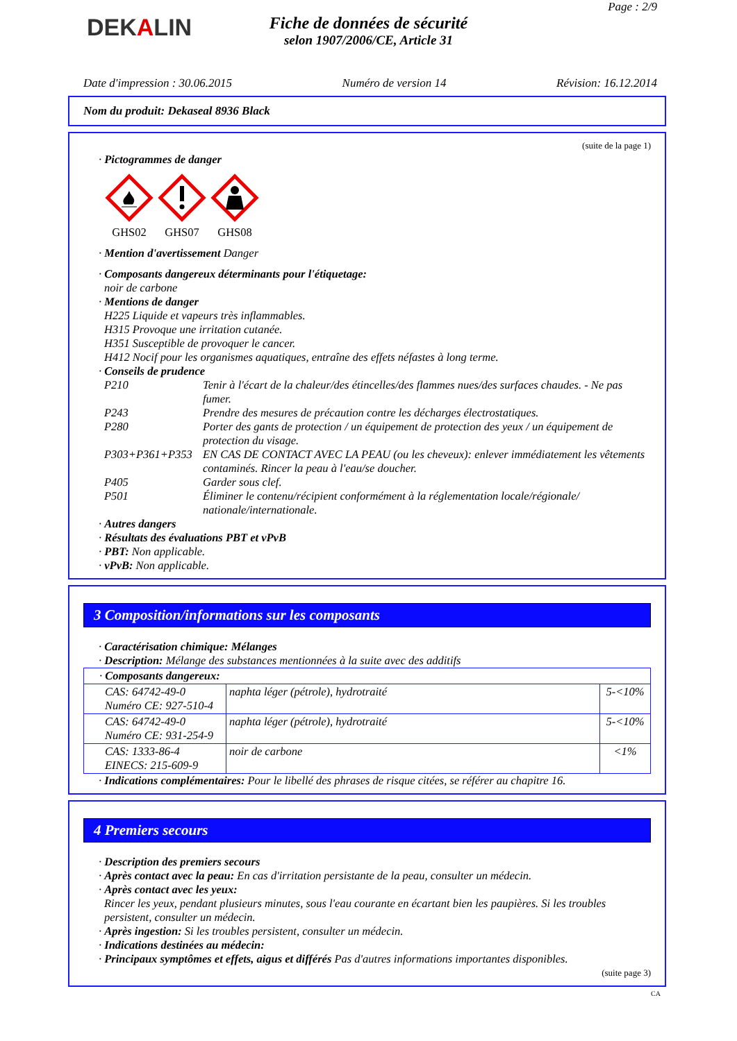DEKALIN
Fiche de données de sécurité
selon 1907/2006/CE, Article 31
Page : 2/9
Date d'impression : 30.06.2015 Numéro de version 14 Révision: 16.12.2014
Nom du produit: Dekaseal 8936 Black
(suite de la page 1)
· Pictogrammes de danger
GHS02
GHS07
GHS08
· Mention d'avertissement Danger
· Composants dangereux déterminants pour l'étiquetage:
noir de carbone
· Mentions de danger
H225 Liquide et vapeurs très inflammables.
H315 Provoque une irritation cutanée.
H351 Susceptible de provoquer le cancer.
H412 Nocif pour les organismes aquatiques, entraîne des effets néfastes à long terme.
· Conseils de prudence
P210 Tenir à l'écart de la chaleur/des étincelles/des flammes nues/des surfaces chaudes. - Ne pas fumer. P243 Prendre des mesures de précaution contre les décharges électrostatiques. P280 Porter des gants de protection / un équipement de protection des yeux / un équipement de protection du visage. P303+P361+P353 EN CAS DE CONTACT AVEC LA PEAU (ou les cheveux): enlever immédiatement les vêtements contaminés. Rincer la peau à l'eau/se doucher. P405 Garder sous clef. P501 Éliminer le contenu/récipient conformément à la réglementation locale/régionale/ nationale/internationale.
· Autres dangers
· Résultats des évaluations PBT et vPvB
· PBT: Non applicable.
· vPvB: Non applicable.
3 Composition/informations sur les composants
· Caractérisation chimique: Mélanges
· Description: Mélange des substances mentionnées à la suite avec des additifs
| · Composants dangereux: | | |
| CAS: 64742-49-0 Numéro CE: 927-510-4 | naphta léger (pétrole), hydrotraité | 5-<10% |
| CAS: 64742-49-0 Numéro CE: 931-254-9 | naphta léger (pétrole), hydrotraité | 5-<10% |
| CAS: 1333-86-4 EINECS: 215-609-9 | noir de carbone | <1% |
· Indications complémentaires: Pour le libellé des phrases de risque citées, se référer au chapitre 16.
4 Premiers secours
· Description des premiers secours
· Après contact avec la peau: En cas d'irritation persistante de la peau, consulter un médecin.
· Après contact avec les yeux:
Rincer les yeux, pendant plusieurs minutes, sous l'eau courante en écartant bien les paupières. Si les troubles persistent, consulter un médecin.
· Après ingestion: Si les troubles persistent, consulter un médecin.
· Indications destinées au médecin:
· Principaux symptômes et effets, aigus et différés Pas d'autres informations importantes disponibles.
(suite page 3)
CA